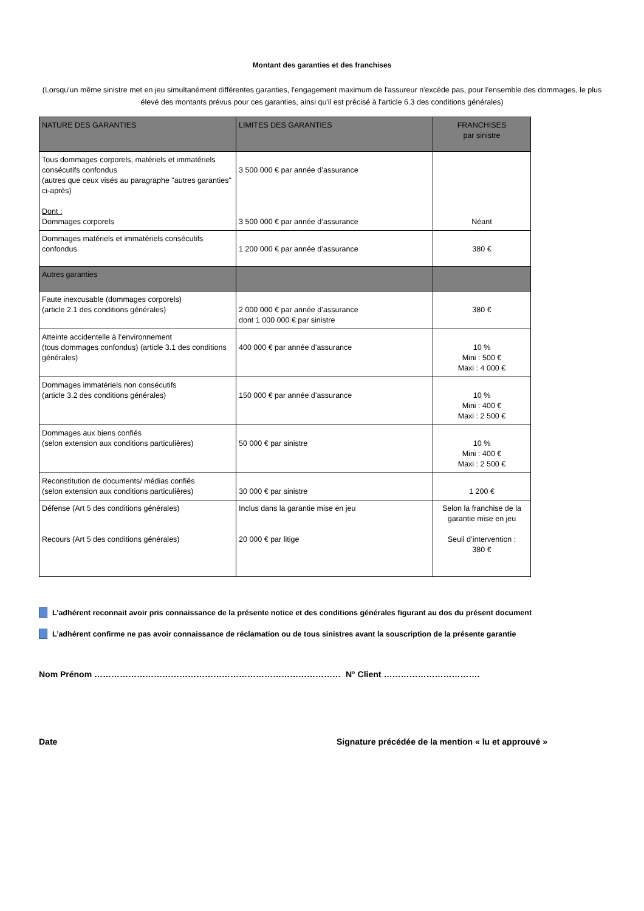Montant des garanties et des franchises
(Lorsqu'un même sinistre met en jeu simultanément différentes garanties, l'engagement maximum de l'assureur n'excède pas, pour l'ensemble des dommages, le plus élevé des montants prévus pour ces garanties, ainsi qu'il est précisé à l'article 6.3 des conditions générales)
| NATURE DES GARANTIES | LIMITES DES GARANTIES | FRANCHISES par sinistre |
| --- | --- | --- |
| Tous dommages corporels, matériels et immatériels consécutifs confondus (autres que ceux visés au paragraphe "autres garanties" ci-après) Dont : Dommages corporels | 3 500 000 € par année d’assurance 3 500 000 € par année d’assurance | Néant |
| Dommages matériels et immatériels consécutifs confondus | 1 200 000 € par année d’assurance | 380 € |
| Autres garanties | | |
| Faute inexcusable (dommages corporels) (article 2.1 des conditions générales) | 2 000 000 € par année d’assurance dont 1 000 000 € par sinistre | 380 € |
| Atteinte accidentelle à l’environnement (tous dommages confondus) (article 3.1 des conditions générales) | 400 000 € par année d’assurance | 10 % Mini : 500 € Maxi : 4 000 € |
| Dommages immatériels non consécutifs (article 3.2 des conditions générales) | 150 000 € par année d’assurance | 10 % Mini : 400 € Maxi : 2 500 € |
| Dommages aux biens confiés (selon extension aux conditions particulières) | 50 000 € par sinistre | 10 % Mini : 400 € Maxi : 2 500 € |
| Reconstitution de documents/ médias confiés (selon extension aux conditions particulières) | 30 000 € par sinistre | 1 200 € |
| Défense (Art 5 des conditions générales) Recours (Art 5 des conditions générales) | Inclus dans la garantie mise en jeu 20 000 € par litige | Selon la franchise de la garantie mise en jeu Seuil d’intervention : 380 € |
L’adhérent reconnait avoir pris connaissance de la présente notice et des conditions générales figurant au dos du présent document
L’adhérent confirme ne pas avoir connaissance de réclamation ou de tous sinistres avant la souscription de la présente garantie
Nom Prénom …………………………………………………………………………… N° Client …………………………….
Date Signature précédée de la mention « lu et approuvé »